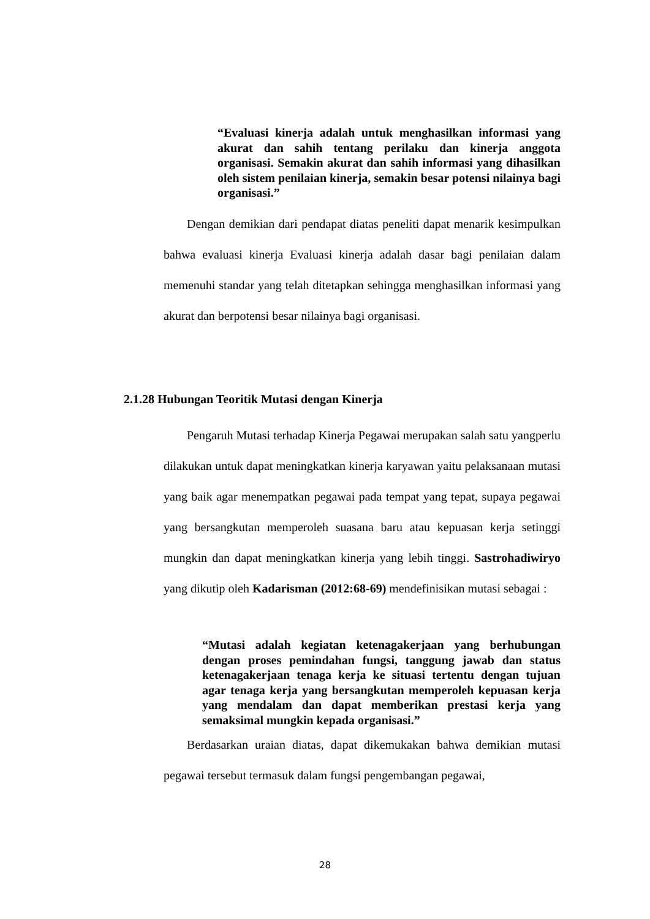“Evaluasi kinerja adalah untuk menghasilkan informasi yang akurat dan sahih tentang perilaku dan kinerja anggota organisasi. Semakin akurat dan sahih informasi yang dihasilkan oleh sistem penilaian kinerja, semakin besar potensi nilainya bagi organisasi.”
Dengan demikian dari pendapat diatas peneliti dapat menarik kesimpulkan bahwa evaluasi kinerja Evaluasi kinerja adalah dasar bagi penilaian dalam memenuhi standar yang telah ditetapkan sehingga menghasilkan informasi yang akurat dan berpotensi besar nilainya bagi organisasi.
2.1.28 Hubungan Teoritik Mutasi dengan Kinerja
Pengaruh Mutasi terhadap Kinerja Pegawai merupakan salah satu yangperlu dilakukan untuk dapat meningkatkan kinerja karyawan yaitu pelaksanaan mutasi yang baik agar menempatkan pegawai pada tempat yang tepat, supaya pegawai yang bersangkutan memperoleh suasana baru atau kepuasan kerja setinggi mungkin dan dapat meningkatkan kinerja yang lebih tinggi. Sastrohadiwiryo yang dikutip oleh Kadarisman (2012:68-69) mendefinisikan mutasi sebagai :
“Mutasi adalah kegiatan ketenagakerjaan yang berhubungan dengan proses pemindahan fungsi, tanggung jawab dan status ketenagakerjaan tenaga kerja ke situasi tertentu dengan tujuan agar tenaga kerja yang bersangkutan memperoleh kepuasan kerja yang mendalam dan dapat memberikan prestasi kerja yang semaksimal mungkin kepada organisasi.”
Berdasarkan uraian diatas, dapat dikemukakan bahwa demikian mutasi pegawai tersebut termasuk dalam fungsi pengembangan pegawai,
28